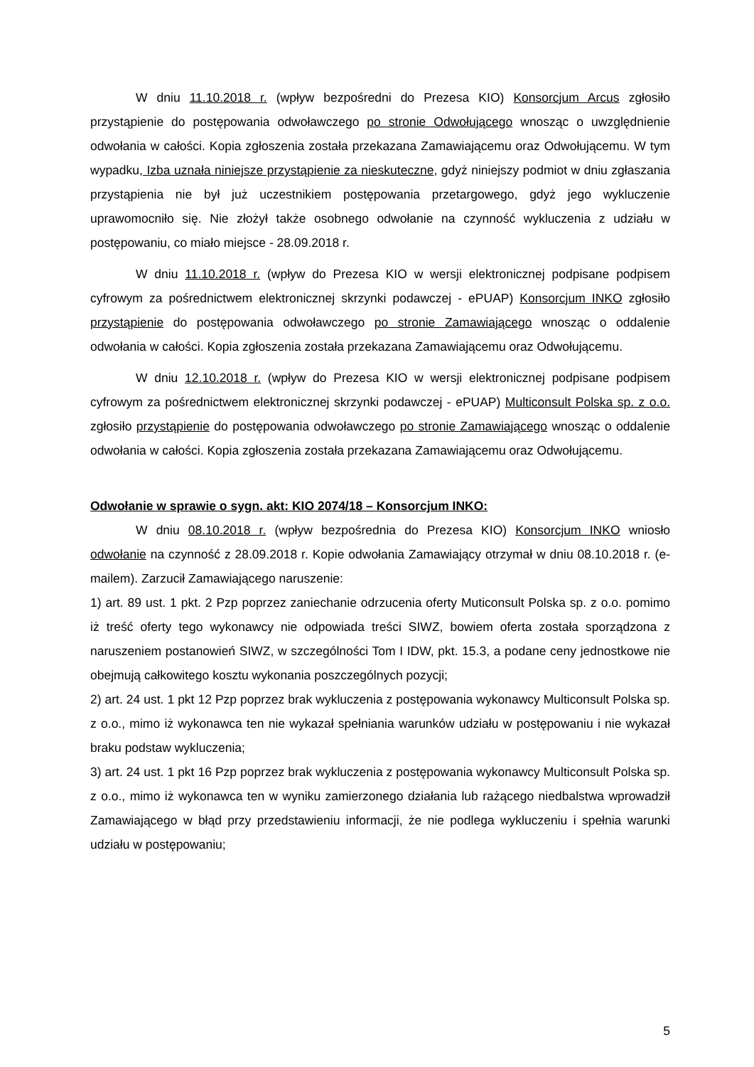W dniu 11.10.2018 r. (wpływ bezpośredni do Prezesa KIO) Konsorcjum Arcus zgłosiło przystąpienie do postępowania odwoławczego po stronie Odwołującego wnosząc o uwzględnienie odwołania w całości. Kopia zgłoszenia została przekazana Zamawiającemu oraz Odwołującemu. W tym wypadku, Izba uznała niniejsze przystąpienie za nieskuteczne, gdyż niniejszy podmiot w dniu zgłaszania przystąpienia nie był już uczestnikiem postępowania przetargowego, gdyż jego wykluczenie uprawomocniło się. Nie złożył także osobnego odwołanie na czynność wykluczenia z udziału w postępowaniu, co miało miejsce - 28.09.2018 r.
W dniu 11.10.2018 r. (wpływ do Prezesa KIO w wersji elektronicznej podpisane podpisem cyfrowym za pośrednictwem elektronicznej skrzynki podawczej - ePUAP) Konsorcjum INKO zgłosiło przystąpienie do postępowania odwoławczego po stronie Zamawiającego wnosząc o oddalenie odwołania w całości. Kopia zgłoszenia została przekazana Zamawiającemu oraz Odwołującemu.
W dniu 12.10.2018 r. (wpływ do Prezesa KIO w wersji elektronicznej podpisane podpisem cyfrowym za pośrednictwem elektronicznej skrzynki podawczej - ePUAP) Multiconsult Polska sp. z o.o. zgłosiło przystąpienie do postępowania odwoławczego po stronie Zamawiającego wnosząc o oddalenie odwołania w całości. Kopia zgłoszenia została przekazana Zamawiającemu oraz Odwołującemu.
Odwołanie w sprawie o sygn. akt: KIO 2074/18 – Konsorcjum INKO:
W dniu 08.10.2018 r. (wpływ bezpośrednia do Prezesa KIO) Konsorcjum INKO wniosło odwołanie na czynność z 28.09.2018 r. Kopie odwołania Zamawiający otrzymał w dniu 08.10.2018 r. (e-mailem). Zarzucił Zamawiającego naruszenie:
1) art. 89 ust. 1 pkt. 2 Pzp poprzez zaniechanie odrzucenia oferty Muticonsult Polska sp. z o.o. pomimo iż treść oferty tego wykonawcy nie odpowiada treści SIWZ, bowiem oferta została sporządzona z naruszeniem postanowień SIWZ, w szczególności Tom I IDW, pkt. 15.3, a podane ceny jednostkowe nie obejmują całkowitego kosztu wykonania poszczególnych pozycji;
2) art. 24 ust. 1 pkt 12 Pzp poprzez brak wykluczenia z postępowania wykonawcy Multiconsult Polska sp. z o.o., mimo iż wykonawca ten nie wykazał spełniania warunków udziału w postępowaniu i nie wykazał braku podstaw wykluczenia;
3) art. 24 ust. 1 pkt 16 Pzp poprzez brak wykluczenia z postępowania wykonawcy Multiconsult Polska sp. z o.o., mimo iż wykonawca ten w wyniku zamierzonego działania lub rażącego niedbalstwa wprowadził Zamawiającego w błąd przy przedstawieniu informacji, że nie podlega wykluczeniu i spełnia warunki udziału w postępowaniu;
5